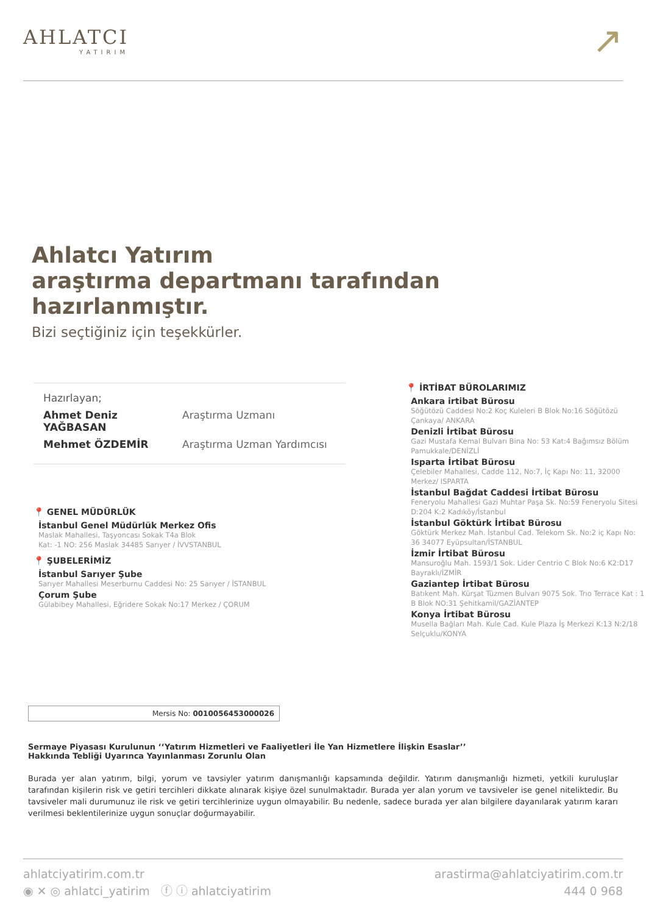AHLATCI
YATIRIM
↗
Ahlatcı Yatırım
araştırma departmanı tarafından
hazırlanmıştır.
Bizi seçtiğiniz için teşekkürler.
Hazırlayan;
Ahmet Deniz YAĞBASAN Araştırma Uzmanı
Mehmet ÖZDEMİR Araştırma Uzman Yardımcısı
📍 GENEL MÜDÜRLÜK
İstanbul Genel Müdürlük Merkez Ofis
Maslak Mahallesi, Taşyoncası Sokak T4a Blok
Kat: -1 NO: 256 Maslak 34485 Sarıyer / İVVSTANBUL
📍 ŞUBELERİMİZ
İstanbul Sarıyer Şube
Sarıyer Mahallesi Meserburnu Caddesi No: 25 Sarıyer / İSTANBUL
Çorum Şube
Gülabibey Mahallesi, Eğridere Sokak No:17 Merkez / ÇORUM
📍 İRTİBAT BÜROLARIMIZ
Ankara irtibat Bürosu
Söğütözü Caddesi No:2 Koç Kuleleri B Blok No:16 Söğütözü Çankaya/ ANKARA
Denizli İrtibat Bürosu
Gazi Mustafa Kemal Bulvarı Bina No: 53 Kat:4 Bağımsız Bölüm Pamukkale/DENİZLİ
Isparta İrtibat Bürosu
Çelebiler Mahallesi, Cadde 112, No:7, İç Kapı No: 11, 32000 Merkez/ ISPARTA
İstanbul Bağdat Caddesi İrtibat Bürosu
Feneryolu Mahallesi Gazi Muhtar Paşa Sk. No:59 Feneryolu Sitesi D:204 K:2 Kadıköy/İstanbul
İstanbul Göktürk İrtibat Bürosu
Göktürk Merkez Mah. İstanbul Cad. Telekom Sk. No:2 iç Kapı No: 36 34077 Eyüpsultan/İSTANBUL
İzmir İrtibat Bürosu
Mansuroğlu Mah. 1593/1 Sok. Lider Centrio C Blok No:6 K2:D17 Bayraklı/İZMİR
Gaziantep İrtibat Bürosu
Batıkent Mah. Kürşat Tüzmen Bulvarı 9075 Sok. Trıo Terrace Kat : 1 B Blok NO:31 Şehitkamil/GAZİANTEP
Konya İrtibat Bürosu
Musella Bağları Mah. Kule Cad. Kule Plaza İş Merkezi K:13 N:2/18 Selçuklu/KONYA
Mersis No: 0010056453000026
Sermaye Piyasası Kurulunun ‘‘Yatırım Hizmetleri ve Faaliyetleri İle Yan Hizmetlere İlişkin Esaslar’’
Hakkında Tebliği Uyarınca Yayınlanması Zorunlu Olan
Burada yer alan yatırım, bilgi, yorum ve tavsiyler yatırım danışmanlığı kapsamında değildir. Yatırım danışmanlığı hizmeti, yetkili kuruluşlar tarafından kişilerin risk ve getiri tercihleri dikkate alınarak kişiye özel sunulmaktadır. Burada yer alan yorum ve tavsiveler ise genel niteliktedir. Bu tavsiveler mali durumunuz ile risk ve getiri tercihlerinize uygun olmayabilir. Bu nedenle, sadece burada yer alan bilgilere dayanılarak yatırım kararı verilmesi beklentilerinize uygun sonuçlar doğurmayabilir.
ahlatciyatirim.com.tr
◉ ✕ ◎ ahlatci_yatirim ⓕ ⓘ ahlatciyatirim
arastirma@ahlatciyatirim.com.tr
444 0 968